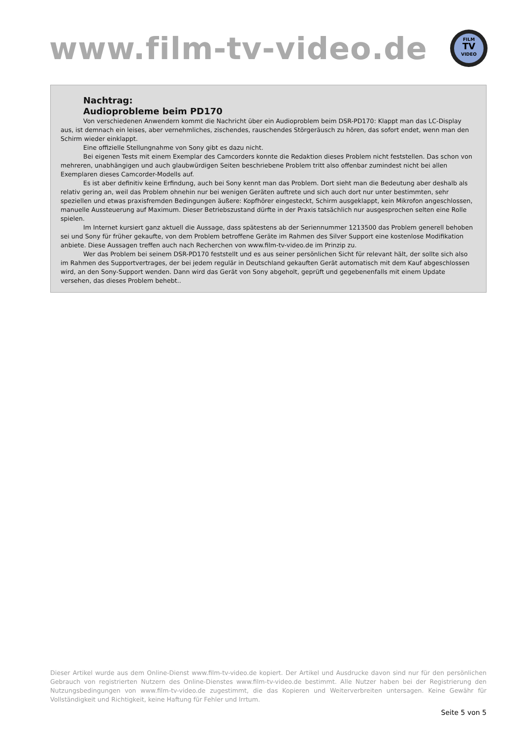www.film-tv-video.de
FILM
TV
VIDEO
Nachtrag:
Audioprobleme beim PD170
Von verschiedenen Anwendern kommt die Nachricht über ein Audioproblem beim DSR-PD170: Klappt man das LC-Display aus, ist demnach ein leises, aber vernehmliches, zischendes, rauschendes Störgeräusch zu hören, das sofort endet, wenn man den Schirm wieder einklappt.
Eine offizielle Stellungnahme von Sony gibt es dazu nicht.
Bei eigenen Tests mit einem Exemplar des Camcorders konnte die Redaktion dieses Problem nicht feststellen. Das schon von mehreren, unabhängigen und auch glaubwürdigen Seiten beschriebene Problem tritt also offenbar zumindest nicht bei allen Exemplaren dieses Camcorder-Modells auf.
Es ist aber definitiv keine Erfindung, auch bei Sony kennt man das Problem. Dort sieht man die Bedeutung aber deshalb als relativ gering an, weil das Problem ohnehin nur bei wenigen Geräten auftrete und sich auch dort nur unter bestimmten, sehr speziellen und etwas praxisfremden Bedingungen äußere: Kopfhörer eingesteckt, Schirm ausgeklappt, kein Mikrofon angeschlossen, manuelle Aussteuerung auf Maximum. Dieser Betriebszustand dürfte in der Praxis tatsächlich nur ausgesprochen selten eine Rolle spielen.
Im Internet kursiert ganz aktuell die Aussage, dass spätestens ab der Seriennummer 1213500 das Problem generell behoben sei und Sony für früher gekaufte, von dem Problem betroffene Geräte im Rahmen des Silver Support eine kostenlose Modifikation anbiete. Diese Aussagen treffen auch nach Recherchen von www.film-tv-video.de im Prinzip zu.
Wer das Problem bei seinem DSR-PD170 feststellt und es aus seiner persönlichen Sicht für relevant hält, der sollte sich also im Rahmen des Supportvertrages, der bei jedem regulär in Deutschland gekauften Gerät automatisch mit dem Kauf abgeschlossen wird, an den Sony-Support wenden. Dann wird das Gerät von Sony abgeholt, geprüft und gegebenenfalls mit einem Update versehen, das dieses Problem behebt..
Dieser Artikel wurde aus dem Online-Dienst www.film-tv-video.de kopiert. Der Artikel und Ausdrucke davon sind nur für den persönlichen Gebrauch von registrierten Nutzern des Online-Dienstes www.film-tv-video.de bestimmt. Alle Nutzer haben bei der Registrierung den Nutzungsbedingungen von www.film-tv-video.de zugestimmt, die das Kopieren und Weiterverbreiten untersagen. Keine Gewähr für Vollständigkeit und Richtigkeit, keine Haftung für Fehler und Irrtum.
Seite 5 von 5